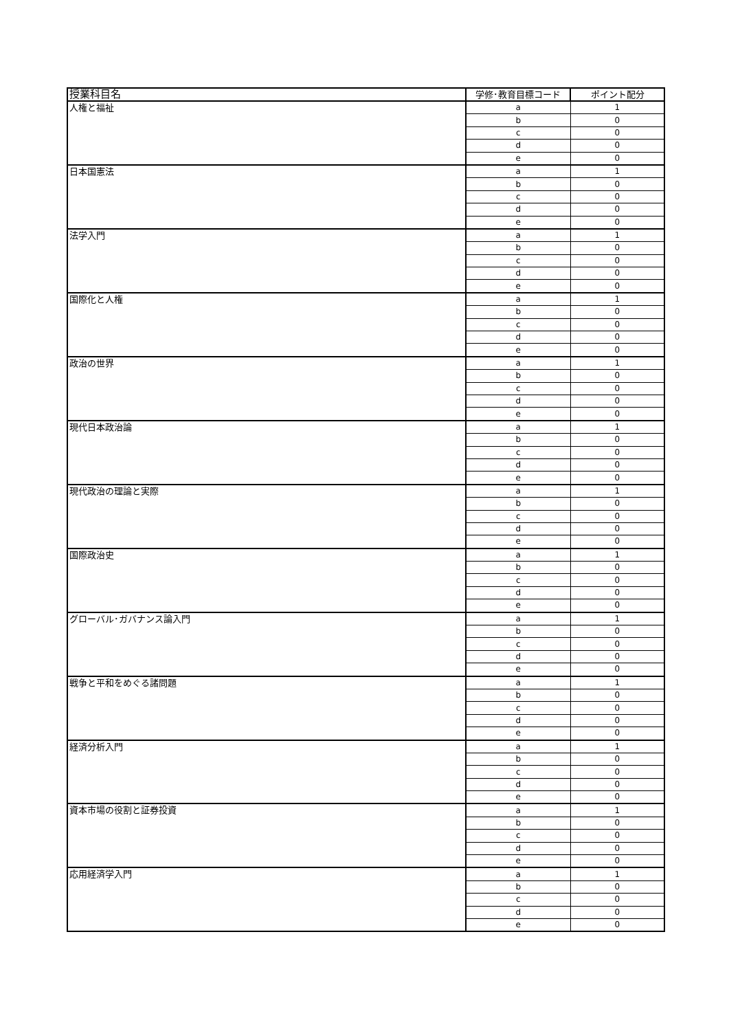| 授業科目名 | 学修･教育目標コード | ポイント配分 |
| --- | --- | --- |
| 人権と福祉 | a | 1 |
| | b | 0 |
| | c | 0 |
| | d | 0 |
| | e | 0 |
| 日本国憲法 | a | 1 |
| | b | 0 |
| | c | 0 |
| | d | 0 |
| | e | 0 |
| 法学入門 | a | 1 |
| | b | 0 |
| | c | 0 |
| | d | 0 |
| | e | 0 |
| 国際化と人権 | a | 1 |
| | b | 0 |
| | c | 0 |
| | d | 0 |
| | e | 0 |
| 政治の世界 | a | 1 |
| | b | 0 |
| | c | 0 |
| | d | 0 |
| | e | 0 |
| 現代日本政治論 | a | 1 |
| | b | 0 |
| | c | 0 |
| | d | 0 |
| | e | 0 |
| 現代政治の理論と実際 | a | 1 |
| | b | 0 |
| | c | 0 |
| | d | 0 |
| | e | 0 |
| 国際政治史 | a | 1 |
| | b | 0 |
| | c | 0 |
| | d | 0 |
| | e | 0 |
| グローバル･ガバナンス論入門 | a | 1 |
| | b | 0 |
| | c | 0 |
| | d | 0 |
| | e | 0 |
| 戦争と平和をめぐる諸問題 | a | 1 |
| | b | 0 |
| | c | 0 |
| | d | 0 |
| | e | 0 |
| 経済分析入門 | a | 1 |
| | b | 0 |
| | c | 0 |
| | d | 0 |
| | e | 0 |
| 資本市場の役割と証券投資 | a | 1 |
| | b | 0 |
| | c | 0 |
| | d | 0 |
| | e | 0 |
| 応用経済学入門 | a | 1 |
| | b | 0 |
| | c | 0 |
| | d | 0 |
| | e | 0 |